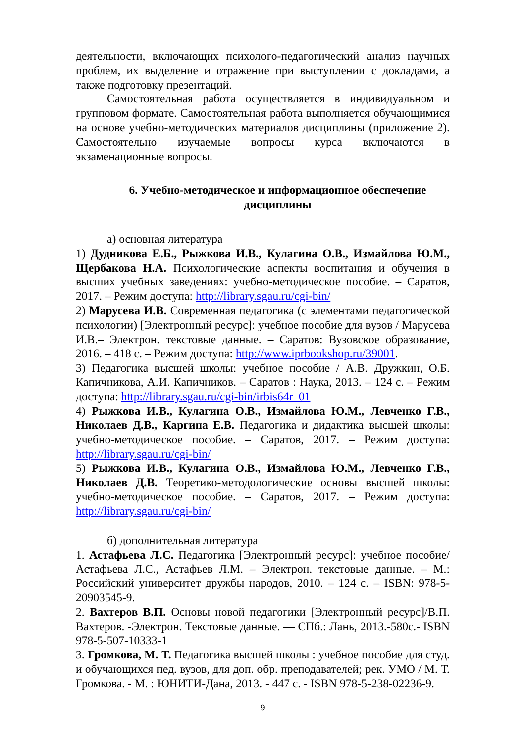деятельности, включающих психолого-педагогический анализ научных проблем, их выделение и отражение при выступлении с докладами, а также подготовку презентаций.
Самостоятельная работа осуществляется в индивидуальном и групповом формате. Самостоятельная работа выполняется обучающимися на основе учебно-методических материалов дисциплины (приложение 2). Самостоятельно изучаемые вопросы курса включаются в экзаменационные вопросы.
6. Учебно-методическое и информационное обеспечение дисциплины
а) основная литература
1) Дудникова Е.Б., Рыжкова И.В., Кулагина О.В., Измайлова Ю.М., Щербакова Н.А. Психологические аспекты воспитания и обучения в высших учебных заведениях: учебно-методическое пособие. – Саратов, 2017. – Режим доступа: http://library.sgau.ru/cgi-bin/
2) Марусева И.В. Современная педагогика (с элементами педагогической психологии) [Электронный ресурс]: учебное пособие для вузов / Марусева И.В.– Электрон. текстовые данные. – Саратов: Вузовское образование, 2016. – 418 с. – Режим доступа: http://www.iprbookshop.ru/39001.
3) Педагогика высшей школы: учебное пособие / А.В. Дружкин, О.Б. Капичникова, А.И. Капичников. – Саратов : Наука, 2013. – 124 с. – Режим доступа: http://library.sgau.ru/cgi-bin/irbis64r_01
4) Рыжкова И.В., Кулагина О.В., Измайлова Ю.М., Левченко Г.В., Николаев Д.В., Каргина Е.В. Педагогика и дидактика высшей школы: учебно-методическое пособие. – Саратов, 2017. – Режим доступа: http://library.sgau.ru/cgi-bin/
5) Рыжкова И.В., Кулагина О.В., Измайлова Ю.М., Левченко Г.В., Николаев Д.В. Теоретико-методологические основы высшей школы: учебно-методическое пособие. – Саратов, 2017. – Режим доступа: http://library.sgau.ru/cgi-bin/
б) дополнительная литература
1. Астафьева Л.С. Педагогика [Электронный ресурс]: учебное пособие/ Астафьева Л.С., Астафьев Л.М. – Электрон. текстовые данные. – М.: Российский университет дружбы народов, 2010. – 124 с. – ISBN: 978-5-20903545-9.
2. Вахтеров В.П. Основы новой педагогики [Электронный ресурс]/В.П. Вахтеров. -Электрон. Текстовые данные. — СПб.: Лань, 2013.-580с.- ISBN 978-5-507-10333-1
3. Громкова, М. Т. Педагогика высшей школы : учебное пособие для студ. и обучающихся пед. вузов, для доп. обр. преподавателей; рек. УМО / М. Т. Громкова. - М. : ЮНИТИ-Дана, 2013. - 447 с. - ISBN 978-5-238-02236-9.
9